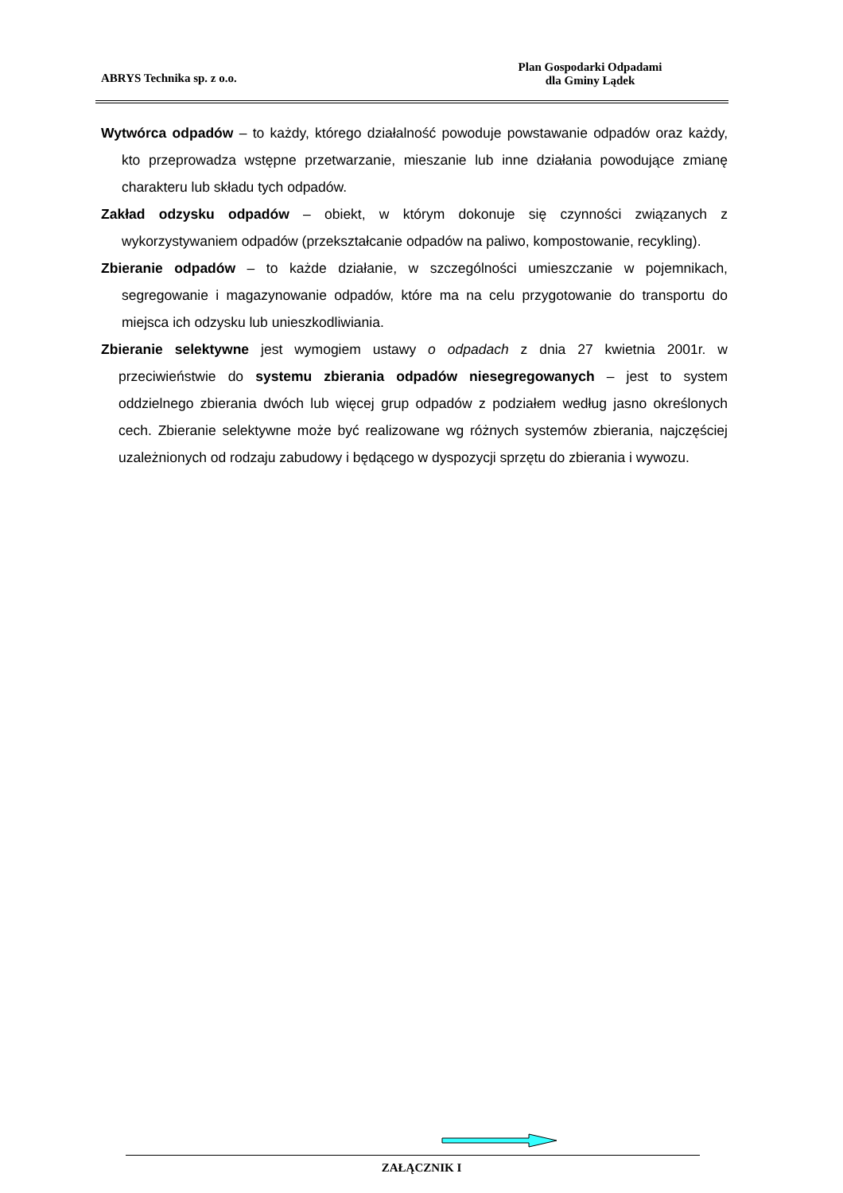ABRYS Technika sp. z o.o.
Plan Gospodarki Odpadami
dla Gminy Lądek
Wytwórca odpadów – to każdy, którego działalność powoduje powstawanie odpadów oraz każdy, kto przeprowadza wstępne przetwarzanie, mieszanie lub inne działania powodujące zmianę charakteru lub składu tych odpadów.
Zakład odzysku odpadów – obiekt, w którym dokonuje się czynności związanych z wykorzystywaniem odpadów (przekształcanie odpadów na paliwo, kompostowanie, recykling).
Zbieranie odpadów – to każde działanie, w szczególności umieszczanie w pojemnikach, segregowanie i magazynowanie odpadów, które ma na celu przygotowanie do transportu do miejsca ich odzysku lub unieszkodliwiania.
Zbieranie selektywne jest wymogiem ustawy o odpadach z dnia 27 kwietnia 2001r. w przeciwieństwie do systemu zbierania odpadów niesegregowanych – jest to system oddzielnego zbierania dwóch lub więcej grup odpadów z podziałem według jasno określonych cech. Zbieranie selektywne może być realizowane wg różnych systemów zbierania, najczęściej uzależnionych od rodzaju zabudowy i będącego w dyspozycji sprzętu do zbierania i wywozu.
ZAŁĄCZNIK I